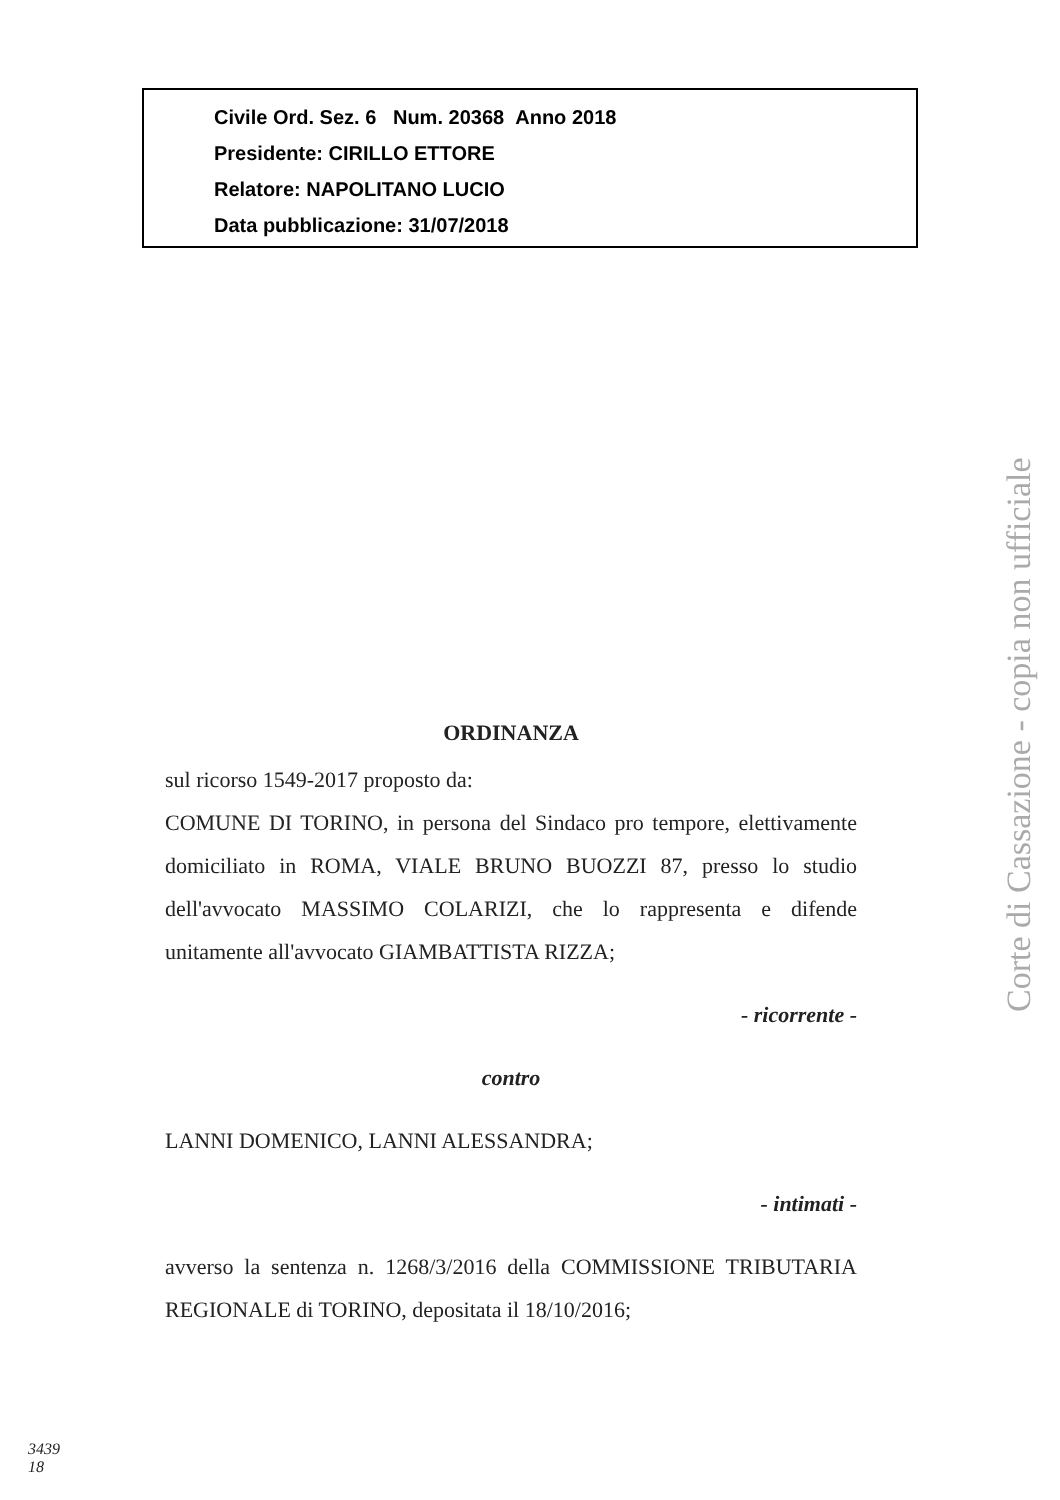Civile Ord. Sez. 6 Num. 20368 Anno 2018
Presidente: CIRILLO ETTORE
Relatore: NAPOLITANO LUCIO
Data pubblicazione: 31/07/2018
ORDINANZA
sul ricorso 1549-2017 proposto da:
COMUNE DI TORINO, in persona del Sindaco pro tempore, elettivamente domiciliato in ROMA, VIALE BRUNO BUOZZI 87, presso lo studio dell'avvocato MASSIMO COLARIZI, che lo rappresenta e difende unitamente all'avvocato GIAMBATTISTA RIZZA;
- ricorrente -
contro
LANNI DOMENICO, LANNI ALESSANDRA;
- intimati -
avverso la sentenza n. 1268/3/2016 della COMMISSIONE TRIBUTARIA REGIONALE di TORINO, depositata il 18/10/2016;
Corte di Cassazione - copia non ufficiale
3439
18